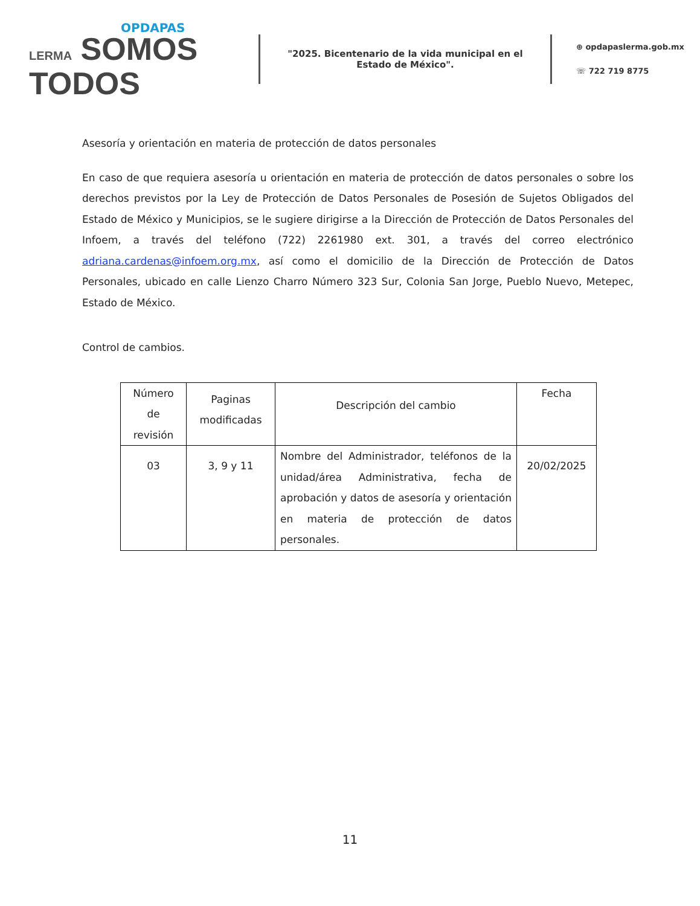OPDAPAS
LERMA SOMOS
TODOS
"2025. Bicentenario de la vida municipal en el Estado de México".
⊕ opdapaslerma.gob.mx
☏ 722 719 8775
Asesoría y orientación en materia de protección de datos personales
En caso de que requiera asesoría u orientación en materia de protección de datos personales o sobre los derechos previstos por la Ley de Protección de Datos Personales de Posesión de Sujetos Obligados del Estado de México y Municipios, se le sugiere dirigirse a la Dirección de Protección de Datos Personales del Infoem, a través del teléfono (722) 2261980 ext. 301, a través del correo electrónico adriana.cardenas@infoem.org.mx, así como el domicilio de la Dirección de Protección de Datos Personales, ubicado en calle Lienzo Charro Número 323 Sur, Colonia San Jorge, Pueblo Nuevo, Metepec, Estado de México.
Control de cambios.
| Número de revisión | Paginas modificadas | Descripción del cambio | Fecha |
| --- | --- | --- | --- |
| 03 | 3, 9 y 11 | Nombre del Administrador, teléfonos de la unidad/área Administrativa, fecha de aprobación y datos de asesoría y orientación en materia de protección de datos personales. | 20/02/2025 |
11